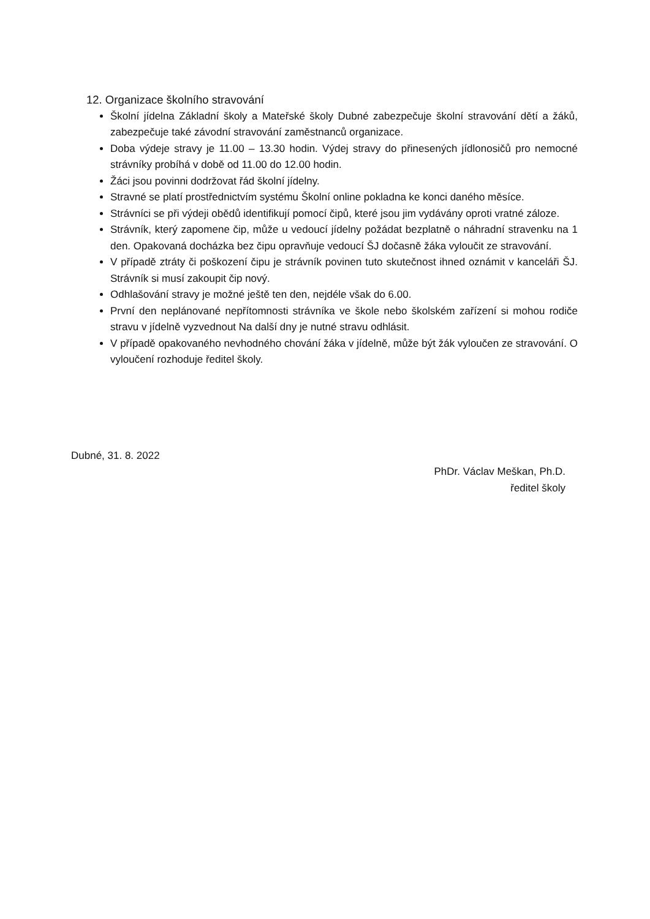12. Organizace školního stravování
Školní jídelna Základní školy a Mateřské školy Dubné zabezpečuje školní stravování dětí a žáků, zabezpečuje také závodní stravování zaměstnanců organizace.
Doba výdeje stravy je 11.00 – 13.30 hodin. Výdej stravy do přinesených jídlonosičů pro nemocné strávníky probíhá v době od 11.00 do 12.00 hodin.
Žáci jsou povinni dodržovat řád školní jídelny.
Stravné se platí prostřednictvím systému Školní online pokladna ke konci daného měsíce.
Strávníci se při výdeji obědů identifikují pomocí čipů, které jsou jim vydávány oproti vratné záloze.
Strávník, který zapomene čip, může u vedoucí jídelny požádat bezplatně o náhradní stravenku na 1 den. Opakovaná docházka bez čipu opravňuje vedoucí ŠJ dočasně žáka vyloučit ze stravování.
V případě ztráty či poškození čipu je strávník povinen tuto skutečnost ihned oznámit v kanceláři ŠJ. Strávník si musí zakoupit čip nový.
Odhlašování stravy je možné ještě ten den, nejdéle však do 6.00.
První den neplánované nepřítomnosti strávníka ve škole nebo školském zařízení si mohou rodiče stravu v jídelně vyzvednout Na další dny je nutné stravu odhlásit.
V případě opakovaného nevhodného chování žáka v jídelně, může být žák vyloučen ze stravování. O vyloučení rozhoduje ředitel školy.
Dubné, 31. 8. 2022
PhDr. Václav Meškan, Ph.D.
ředitel školy